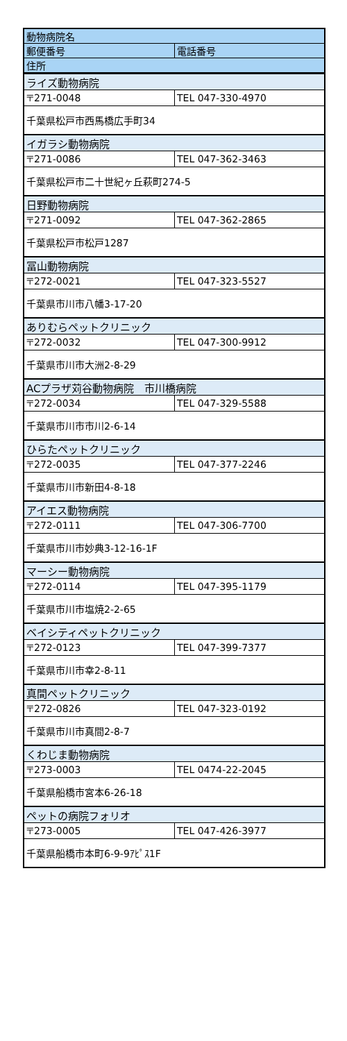| 動物病院名 | |
| --- | --- |
| 郵便番号 | 電話番号 |
| 住所 | |
| ライズ動物病院 | |
| 〒271-0048 | TEL 047-330-4970 |
| 千葉県松戸市西馬橋広手町34 | |
| イガラシ動物病院 | |
| 〒271-0086 | TEL 047-362-3463 |
| 千葉県松戸市二十世紀ヶ丘萩町274-5 | |
| 日野動物病院 | |
| 〒271-0092 | TEL 047-362-2865 |
| 千葉県松戸市松戸1287 | |
| 冨山動物病院 | |
| 〒272-0021 | TEL 047-323-5527 |
| 千葉県市川市八幡3-17-20 | |
| ありむらペットクリニック | |
| 〒272-0032 | TEL 047-300-9912 |
| 千葉県市川市大洲2-8-29 | |
| ACプラザ苅谷動物病院 市川橋病院 | |
| 〒272-0034 | TEL 047-329-5588 |
| 千葉県市川市市川2-6-14 | |
| ひらたペットクリニック | |
| 〒272-0035 | TEL 047-377-2246 |
| 千葉県市川市新田4-8-18 | |
| アイエス動物病院 | |
| 〒272-0111 | TEL 047-306-7700 |
| 千葉県市川市妙典3-12-16-1F | |
| マーシー動物病院 | |
| 〒272-0114 | TEL 047-395-1179 |
| 千葉県市川市塩焼2-2-65 | |
| ベイシティペットクリニック | |
| 〒272-0123 | TEL 047-399-7377 |
| 千葉県市川市幸2-8-11 | |
| 真間ペットクリニック | |
| 〒272-0826 | TEL 047-323-0192 |
| 千葉県市川市真間2-8-7 | |
| くわじま動物病院 | |
| 〒273-0003 | TEL 0474-22-2045 |
| 千葉県船橋市宮本6-26-18 | |
| ペットの病院フォリオ | |
| 〒273-0005 | TEL 047-426-3977 |
| 千葉県船橋市本町6-9-9ｱﾋﾟｽ1F | |